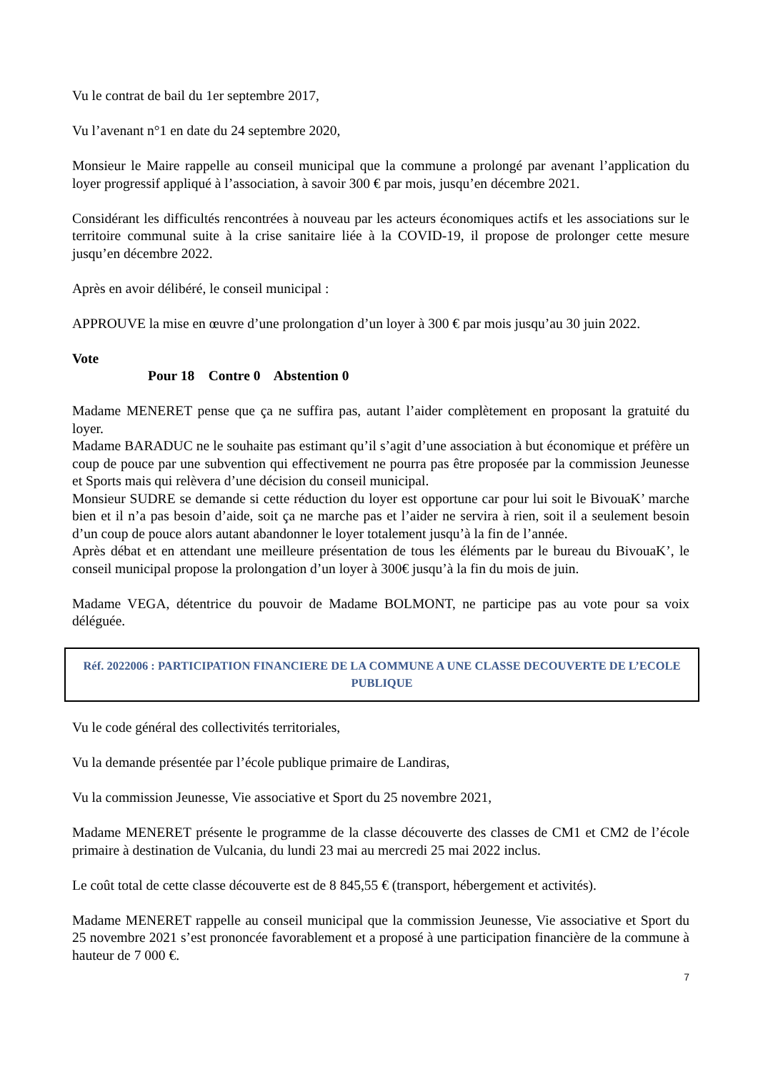Vu le contrat de bail du 1er septembre 2017,
Vu l’avenant n°1 en date du 24 septembre 2020,
Monsieur le Maire rappelle au conseil municipal que la commune a prolongé par avenant l’application du loyer progressif appliqué à l’association, à savoir 300 € par mois, jusqu’en décembre 2021.
Considérant les difficultés rencontrées à nouveau par les acteurs économiques actifs et les associations sur le territoire communal suite à la crise sanitaire liée à la COVID-19, il propose de prolonger cette mesure jusqu’en décembre 2022.
Après en avoir délibéré, le conseil municipal :
APPROUVE la mise en œuvre d’une prolongation d’un loyer à 300 € par mois jusqu’au 30 juin 2022.
Vote
Pour 18 Contre 0 Abstention 0
Madame MENERET pense que ça ne suffira pas, autant l’aider complètement en proposant la gratuité du loyer.
Madame BARADUC ne le souhaite pas estimant qu’il s’agit d’une association à but économique et préfère un coup de pouce par une subvention qui effectivement ne pourra pas être proposée par la commission Jeunesse et Sports mais qui relèvera d’une décision du conseil municipal.
Monsieur SUDRE se demande si cette réduction du loyer est opportune car pour lui soit le BivouaK’ marche bien et il n’a pas besoin d’aide, soit ça ne marche pas et l’aider ne servira à rien, soit il a seulement besoin d’un coup de pouce alors autant abandonner le loyer totalement jusqu’à la fin de l’année.
Après débat et en attendant une meilleure présentation de tous les éléments par le bureau du BivouaK’, le conseil municipal propose la prolongation d’un loyer à 300€ jusqu’à la fin du mois de juin.
Madame VEGA, détentrice du pouvoir de Madame BOLMONT, ne participe pas au vote pour sa voix déléguée.
Réf. 2022006 : PARTICIPATION FINANCIERE DE LA COMMUNE A UNE CLASSE DECOUVERTE DE L’ECOLE PUBLIQUE
Vu le code général des collectivités territoriales,
Vu la demande présentée par l’école publique primaire de Landiras,
Vu la commission Jeunesse, Vie associative et Sport du 25 novembre 2021,
Madame MENERET présente le programme de la classe découverte des classes de CM1 et CM2 de l’école primaire à destination de Vulcania, du lundi 23 mai au mercredi 25 mai 2022 inclus.
Le coût total de cette classe découverte est de 8 845,55 € (transport, hébergement et activités).
Madame MENERET rappelle au conseil municipal que la commission Jeunesse, Vie associative et Sport du 25 novembre 2021 s’est prononcée favorablement et a proposé à une participation financière de la commune à hauteur de 7 000 €.
7